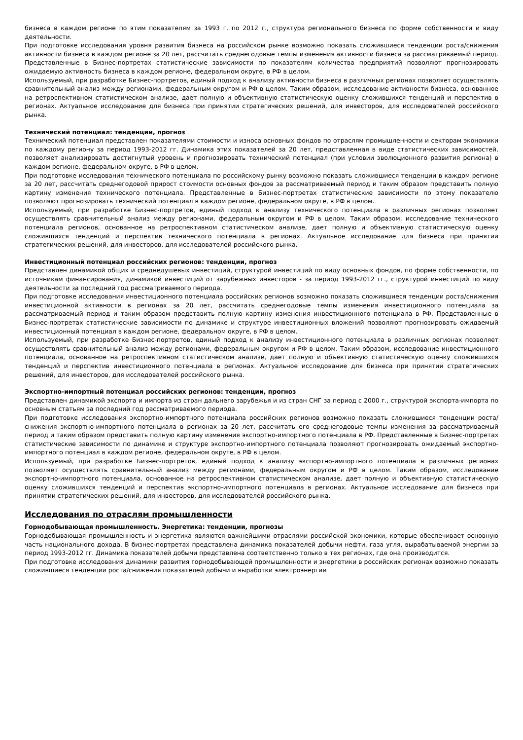бизнеса в каждом регионе по этим показателям за 1993 г. по 2012 г., структура регионального бизнеса по форме собственности и виду деятельности.
При подготовке исследования уровня развития бизнеса на российском рынке возможно показать сложившиеся тенденции роста/снижения активности бизнеса в каждом регионе за 20 лет, рассчитать среднегодовые темпы изменения активности бизнеса за рассматриваемый период. Представленные в Бизнес-портретах статистические зависимости по показателям количества предприятий позволяют прогнозировать ожидаемую активность бизнеса в каждом регионе, федеральном округе, в РФ в целом.
Используемый, при разработке Бизнес-портретов, единый подход к анализу активности бизнеса в различных регионах позволяет осуществлять сравнительный анализ между регионами, федеральным округом и РФ в целом. Таким образом, исследование активности бизнеса, основанное на ретроспективном статистическом анализе, дает полную и объективную статистическую оценку сложившихся тенденций и перспектив в регионах. Актуальное исследование для бизнеса при принятии стратегических решений, для инвесторов, для исследователей российского рынка.
Технический потенциал: тенденции, прогноз
Технический потенциал представлен показателями стоимости и износа основных фондов по отраслям промышленности и секторам экономики по каждому региону за период 1993-2012 гг. Динамика этих показателей за 20 лет, представленная в виде статистических зависимостей, позволяет анализировать достигнутый уровень и прогнозировать технический потенциал (при условии эволюционного развития региона) в каждом регионе, федеральном округе, в РФ в целом.
При подготовке исследования технического потенциала по российскому рынку возможно показать сложившиеся тенденции в каждом регионе за 20 лет, рассчитать среднегодовой прирост стоимости основных фондов за рассматриваемый период и таким образом представить полную картину изменения технического потенциала. Представленные в Бизнес-портретах статистические зависимости по этому показателю позволяют прогнозировать технический потенциал в каждом регионе, федеральном округе, в РФ в целом.
Используемый, при разработке Бизнес-портретов, единый подход к анализу технического потенциала в различных регионах позволяет осуществлять сравнительный анализ между регионами, федеральным округом и РФ в целом. Таким образом, исследование технического потенциала регионов, основанное на ретроспективном статистическом анализе, дает полную и объективную статистическую оценку сложившихся тенденций и перспектив технического потенциала в регионах. Актуальное исследование для бизнеса при принятии стратегических решений, для инвесторов, для исследователей российского рынка.
Инвестиционный потенциал российских регионов: тенденции, прогноз
Представлен динамикой общих и среднедушевых инвестиций, структурой инвестиций по виду основных фондов, по форме собственности, по источникам финансирования, динамикой инвестиций от зарубежных инвесторов - за период 1993-2012 гг., структурой инвестиций по виду деятельности за последний год рассматриваемого периода.
При подготовке исследования инвестиционного потенциала российских регионов возможно показать сложившиеся тенденции роста/снижения инвестиционной активности в регионах за 20 лет, рассчитать среднегодовые темпы изменения инвестиционного потенциала за рассматриваемый период и таким образом представить полную картину изменения инвестиционного потенциала в РФ. Представленные в Бизнес-портретах статистические зависимости по динамике и структуре инвестиционных вложений позволяют прогнозировать ожидаемый инвестиционный потенциал в каждом регионе, федеральном округе, в РФ в целом.
Используемый, при разработке Бизнес-портретов, единый подход к анализу инвестиционного потенциала в различных регионах позволяет осуществлять сравнительный анализ между регионами, федеральным округом и РФ в целом. Таким образом, исследование инвестиционного потенциала, основанное на ретроспективном статистическом анализе, дает полную и объективную статистическую оценку сложившихся тенденций и перспектив инвестиционного потенциала в регионах. Актуальное исследование для бизнеса при принятии стратегических решений, для инвесторов, для исследователей российского рынка.
Экспортно-импортный потенциал российских регионов: тенденции, прогноз
Представлен динамикой экспорта и импорта из стран дальнего зарубежья и из стран СНГ за период с 2000 г., структурой экспорта-импорта по основным статьям за последний год рассматриваемого периода.
При подготовке исследования экспортно-импортного потенциала российских регионов возможно показать сложившиеся тенденции роста/снижения экспортно-импортного потенциала в регионах за 20 лет, рассчитать его среднегодовые темпы изменения за рассматриваемый период и таким образом представить полную картину изменения экспортно-импортного потенциала в РФ. Представленные в Бизнес-портретах статистические зависимости по динамике и структуре экспортно-импортного потенциала позволяют прогнозировать ожидаемый экспортно-импортного потенциал в каждом регионе, федеральном округе, в РФ в целом.
Используемый, при разработке Бизнес-портретов, единый подход к анализу экспортно-импортного потенциала в различных регионах позволяет осуществлять сравнительный анализ между регионами, федеральным округом и РФ в целом. Таким образом, исследование экспортно-импортного потенциала, основанное на ретроспективном статистическом анализе, дает полную и объективную статистическую оценку сложившихся тенденций и перспектив экспортно-импортного потенциала в регионах. Актуальное исследование для бизнеса при принятии стратегических решений, для инвесторов, для исследователей российского рынка.
Исследования по отраслям промышленности
Горнодобывающая промышленность. Энергетика: тенденции, прогнозы
Горнодобывающая промышленность и энергетика являются важнейшими отраслями российской экономики, которые обеспечивает основную часть национального дохода. В бизнес-портретах представлена динамика показателей добычи нефти, газа угля, вырабатываемой энергии за период 1993-2012 гг. Динамика показателей добычи представлена соответственно только в тех регионах, где она производится.
При подготовке исследования динамики развития горнодобывающей промышленности и энергетики в российских регионах возможно показать сложившиеся тенденции роста/снижения показателей добычи и выработки электроэнергии